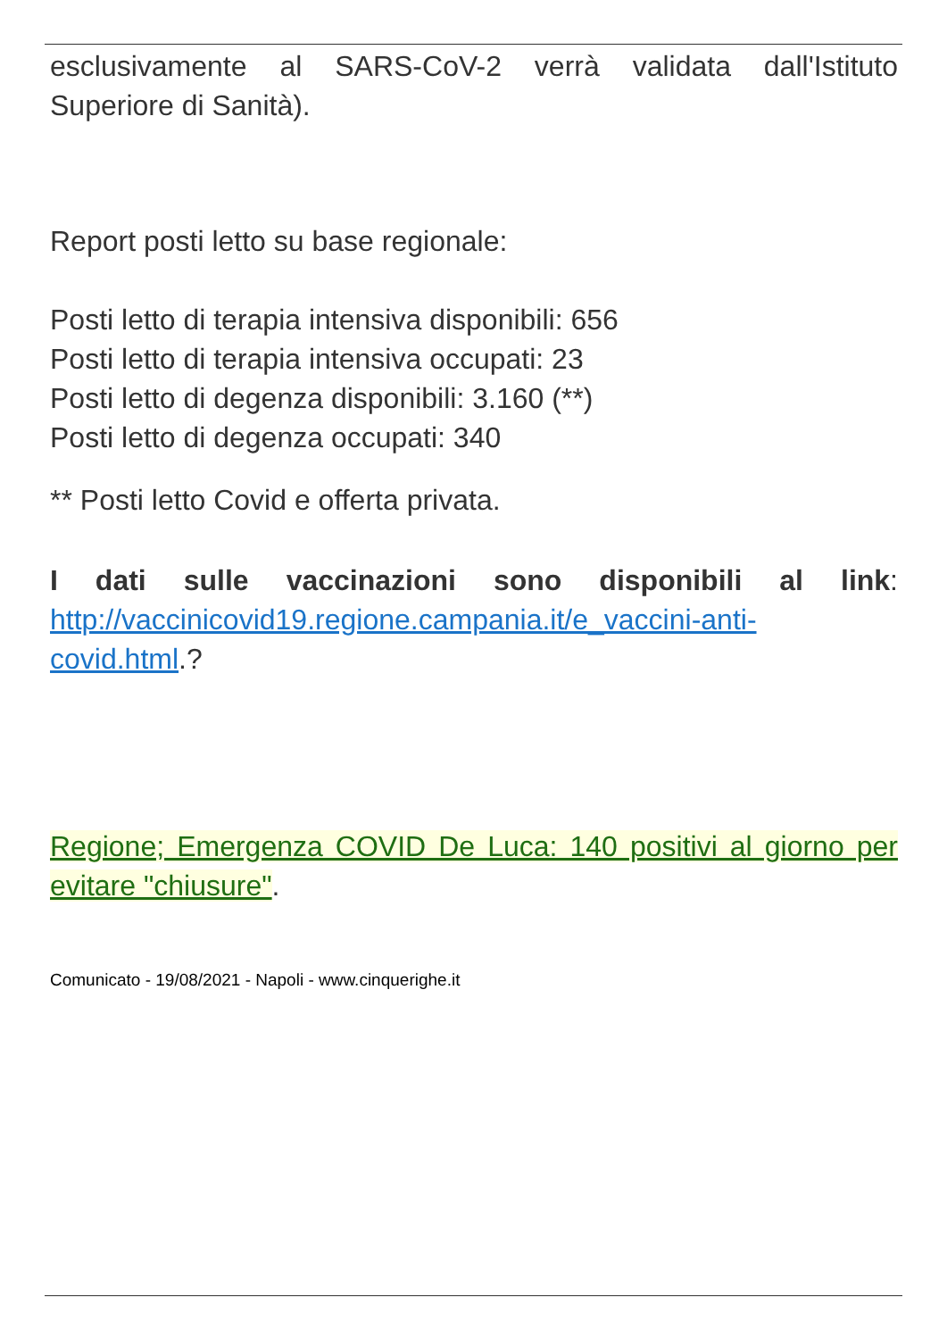esclusivamente al SARS-CoV-2 verrà validata dall'Istituto Superiore di Sanità).
Report posti letto su base regionale:
Posti letto di terapia intensiva disponibili: 656
Posti letto di terapia intensiva occupati: 23
Posti letto di degenza disponibili: 3.160 (**)
Posti letto di degenza occupati: 340
** Posti letto Covid e offerta privata.
I dati sulle vaccinazioni sono disponibili al link: http://vaccinicovid19.regione.campania.it/e_vaccini-anti-covid.html.?
Regione; Emergenza COVID De Luca: 140 positivi al giorno per evitare "chiusure".
Comunicato - 19/08/2021 - Napoli - www.cinquerighe.it